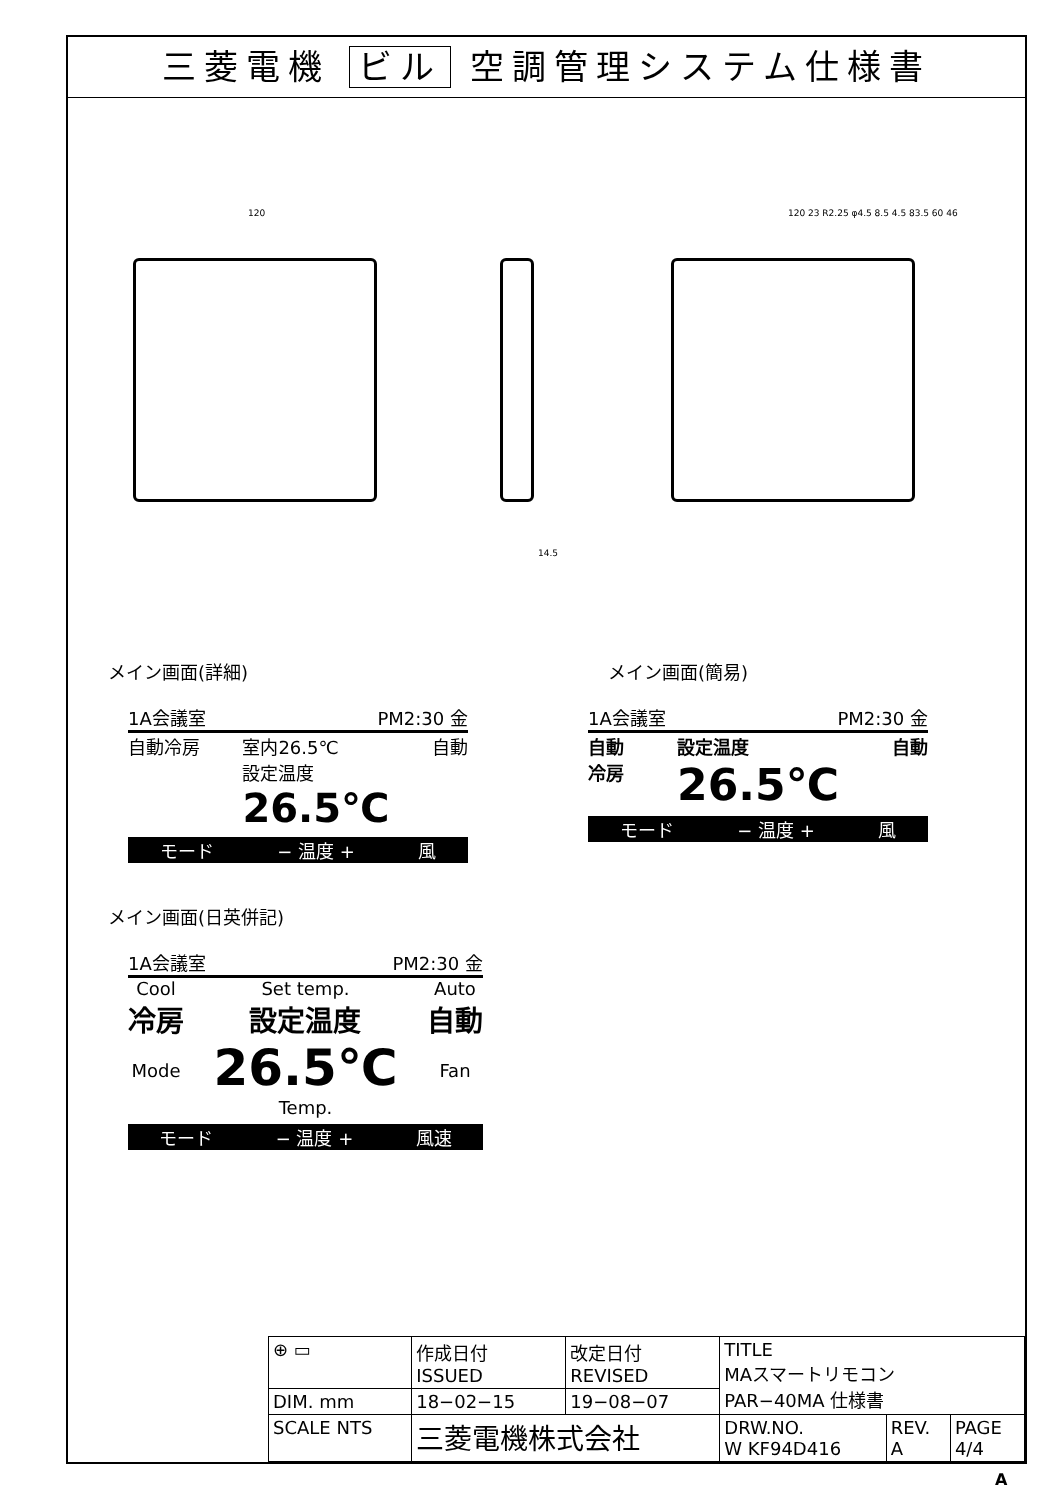三菱電機 ビル 空調管理システム仕様書
120
14.5
120 23 R2.25 φ4.5 8.5 4.5 83.5 60 46
メイン画面(詳細)
1A会議室 PM2:30 金
自動冷房 室内26.5℃
設定温度
26.5℃ 自動
モード − 温度 + 風
メイン画面(簡易)
1A会議室 PM2:30 金
自動
冷房 設定温度
26.5℃ 自動
モード − 温度 + 風
メイン画面(日英併記)
1A会議室 PM2:30 金
Cool
冷房
Mode Set temp.
設定温度
26.5℃
Temp. Auto
自動
Fan
モード − 温度 + 風速
| ⊕ ▭ | 作成日付 ISSUED | 改定日付 REVISED | TITLE MAスマートリモコン PAR−40MA 仕様書 | | |
| DIM. mm | 18−02−15 | 19−08−07 | | | |
| SCALE NTS | 三菱電機株式会社 | | DRW.NO. W KF94D416 | REV. A | PAGE 4/4 |
A